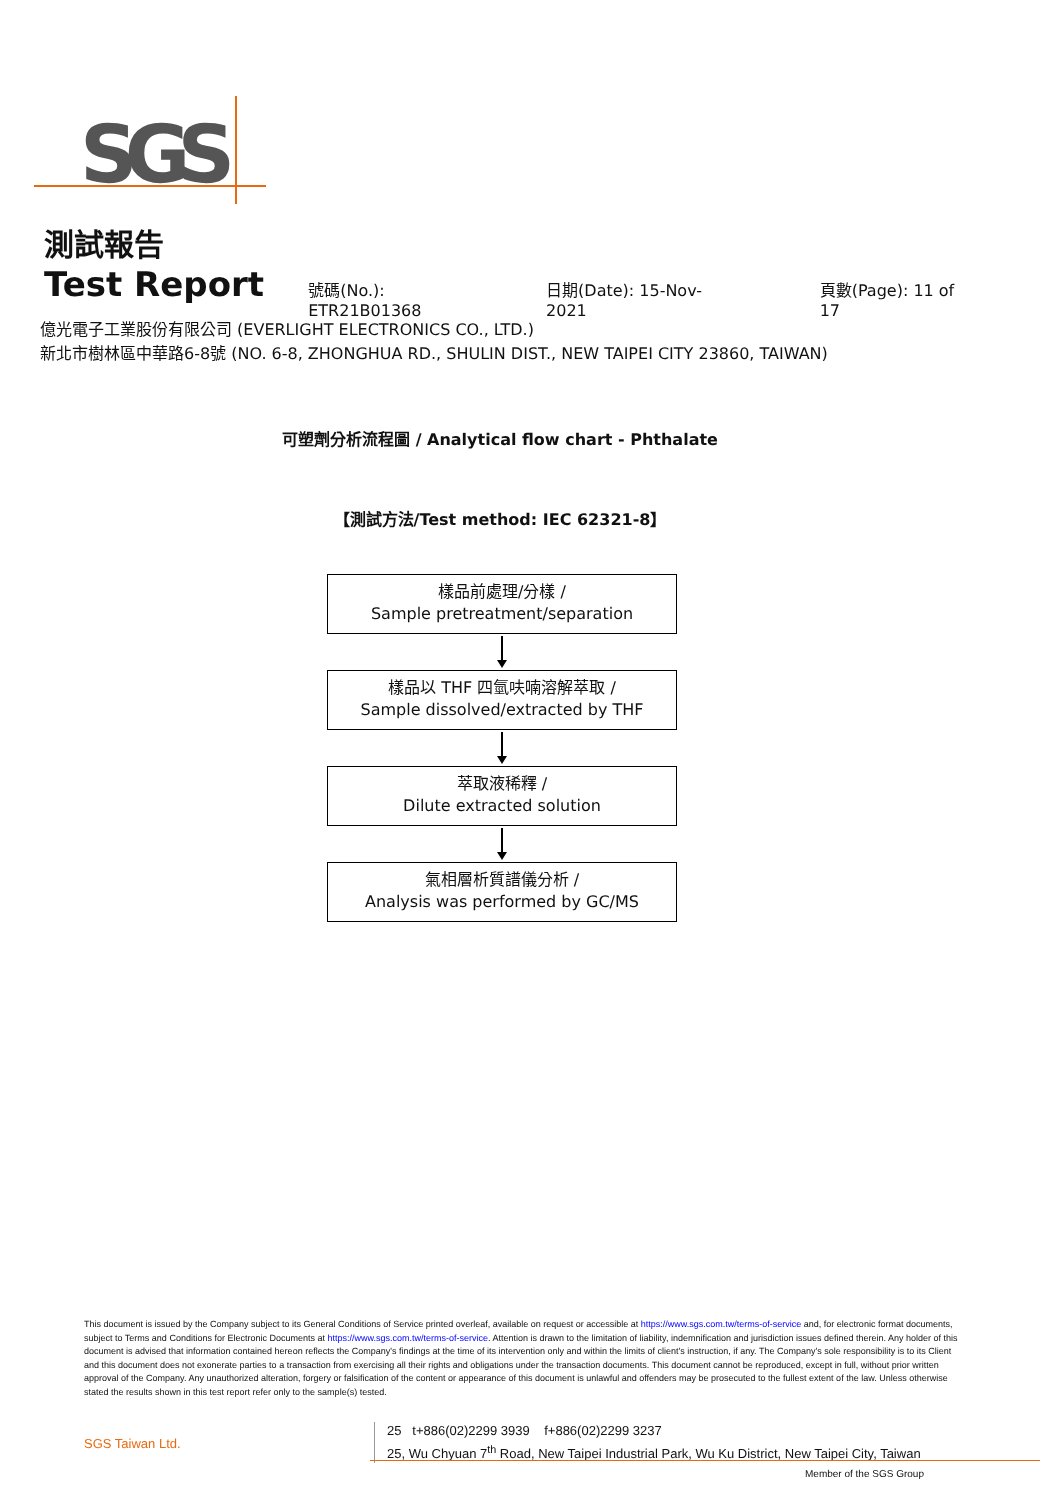SGS
測試報告
Test Report 號碼(No.): ETR21B01368 日期(Date): 15-Nov-2021 頁數(Page): 11 of 17
億光電子工業股份有限公司 (EVERLIGHT ELECTRONICS CO., LTD.)
新北市樹林區中華路6-8號 (NO. 6-8, ZHONGHUA RD., SHULIN DIST., NEW TAIPEI CITY 23860, TAIWAN)
可塑劑分析流程圖 / Analytical flow chart - Phthalate
【測試方法/Test method: IEC 62321-8】
樣品前處理/分樣 /
Sample pretreatment/separation
樣品以 THF 四氫呋喃溶解萃取 /
Sample dissolved/extracted by THF
萃取液稀釋 /
Dilute extracted solution
氣相層析質譜儀分析 /
Analysis was performed by GC/MS
This document is issued by the Company subject to its General Conditions of Service printed overleaf, available on request or accessible at https://www.sgs.com.tw/terms-of-service and, for electronic format documents, subject to Terms and Conditions for Electronic Documents at https://www.sgs.com.tw/terms-of-service. Attention is drawn to the limitation of liability, indemnification and jurisdiction issues defined therein. Any holder of this document is advised that information contained hereon reflects the Company's findings at the time of its intervention only and within the limits of client's instruction, if any. The Company's sole responsibility is to its Client and this document does not exonerate parties to a transaction from exercising all their rights and obligations under the transaction documents. This document cannot be reproduced, except in full, without prior written approval of the Company. Any unauthorized alteration, forgery or falsification of the content or appearance of this document is unlawful and offenders may be prosecuted to the fullest extent of the law. Unless otherwise stated the results shown in this test report refer only to the sample(s) tested.
SGS Taiwan Ltd.
25 t+886(02)2299 3939 f+886(02)2299 3237
25, Wu Chyuan 7<sup>th</sup> Road, New Taipei Industrial Park, Wu Ku District, New Taipei City, Taiwan
Member of the SGS Group